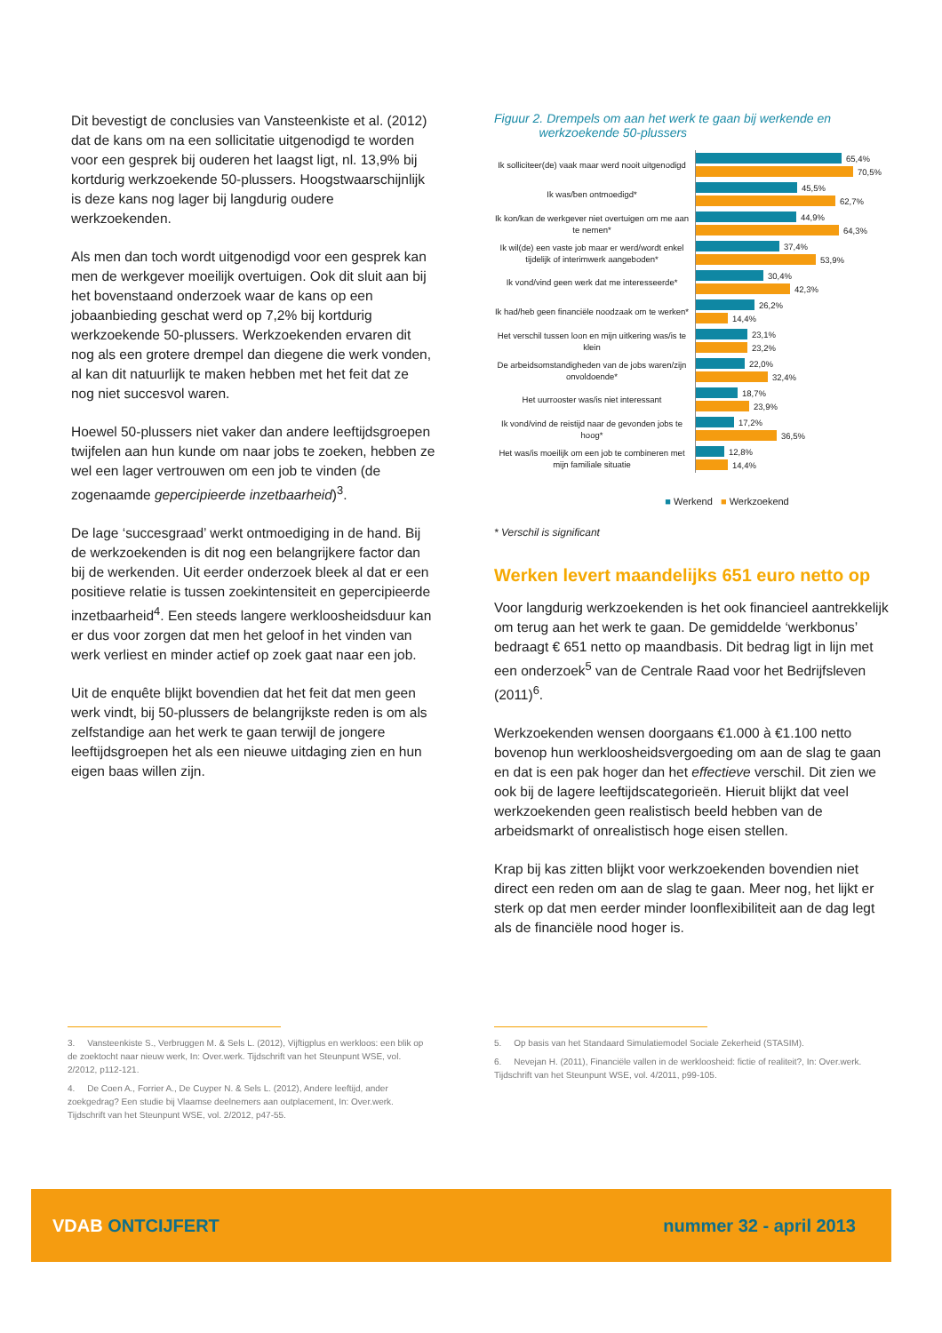Dit bevestigt de conclusies van Vansteenkiste et al. (2012) dat de kans om na een sollicitatie uitgenodigd te worden voor een gesprek bij ouderen het laagst ligt, nl. 13,9% bij kortdurig werkzoekende 50-plussers. Hoogstwaarschijnlijk is deze kans nog lager bij langdurig oudere werkzoekenden.
Als men dan toch wordt uitgenodigd voor een gesprek kan men de werkgever moeilijk overtuigen. Ook dit sluit aan bij het bovenstaand onderzoek waar de kans op een jobaanbieding geschat werd op 7,2% bij kortdurig werkzoekende 50-plussers. Werkzoekenden ervaren dit nog als een grotere drempel dan diegene die werk vonden, al kan dit natuurlijk te maken hebben met het feit dat ze nog niet succesvol waren.
Hoewel 50-plussers niet vaker dan andere leeftijdsgroepen twijfelen aan hun kunde om naar jobs te zoeken, hebben ze wel een lager vertrouwen om een job te vinden (de zogenaamde gepercipieerde inzetbaarheid)<sup>3</sup>.
De lage ‘succesgraad’ werkt ontmoediging in de hand. Bij de werkzoekenden is dit nog een belangrijkere factor dan bij de werkenden. Uit eerder onderzoek bleek al dat er een positieve relatie is tussen zoekintensiteit en gepercipieerde inzetbaarheid<sup>4</sup>. Een steeds langere werkloosheidsduur kan er dus voor zorgen dat men het geloof in het vinden van werk verliest en minder actief op zoek gaat naar een job.
Uit de enquête blijkt bovendien dat het feit dat men geen werk vindt, bij 50-plussers de belangrijkste reden is om als zelfstandige aan het werk te gaan terwijl de jongere leeftijdsgroepen het als een nieuwe uitdaging zien en hun eigen baas willen zijn.
Figuur 2. Drempels om aan het werk te gaan bij werkende en
werkzoekende 50-plussers
Ik solliciteer(de) vaak maar werd nooit uitgenodigd
65,4%
70,5%
Ik was/ben ontmoedigd*
45,5%
62,7%
Ik kon/kan de werkgever niet overtuigen om me aan te nemen*
44,9%
64,3%
Ik wil(de) een vaste job maar er werd/wordt enkel tijdelijk of interimwerk aangeboden*
37,4%
53,9%
Ik vond/vind geen werk dat me interesseerde*
30,4%
42,3%
Ik had/heb geen financiële noodzaak om te werken*
26,2%
14,4%
Het verschil tussen loon en mijn uitkering was/is te klein
23,1%
23,2%
De arbeidsomstandigheden van de jobs waren/zijn onvoldoende*
22,0%
32,4%
Het uurrooster was/is niet interessant
18,7%
23,9%
Ik vond/vind de reistijd naar de gevonden jobs te hoog*
17,2%
36,5%
Het was/is moeilijk om een job te combineren met mijn familiale situatie
12,8%
14,4%
■ Werkend ■ Werkzoekend
* Verschil is significant
Werken levert maandelijks 651 euro netto op
Voor langdurig werkzoekenden is het ook financieel aantrekkelijk om terug aan het werk te gaan. De gemiddelde ‘werkbonus’ bedraagt € 651 netto op maandbasis. Dit bedrag ligt in lijn met een onderzoek<sup>5</sup> van de Centrale Raad voor het Bedrijfsleven (2011)<sup>6</sup>.
Werkzoekenden wensen doorgaans €1.000 à €1.100 netto bovenop hun werkloosheidsvergoeding om aan de slag te gaan en dat is een pak hoger dan het effectieve verschil. Dit zien we ook bij de lagere leeftijdscategorieën. Hieruit blijkt dat veel werkzoekenden geen realistisch beeld hebben van de arbeidsmarkt of onrealistisch hoge eisen stellen.
Krap bij kas zitten blijkt voor werkzoekenden bovendien niet direct een reden om aan de slag te gaan. Meer nog, het lijkt er sterk op dat men eerder minder loonflexibiliteit aan de dag legt als de financiële nood hoger is.
3. Vansteenkiste S., Verbruggen M. & Sels L. (2012), Vijftigplus en werkloos: een blik op de zoektocht naar nieuw werk, In: Over.werk. Tijdschrift van het Steunpunt WSE, vol. 2/2012, p112-121.
4. De Coen A., Forrier A., De Cuyper N. & Sels L. (2012), Andere leeftijd, ander zoekgedrag? Een studie bij Vlaamse deelnemers aan outplacement, In: Over.werk. Tijdschrift van het Steunpunt WSE, vol. 2/2012, p47-55.
5. Op basis van het Standaard Simulatiemodel Sociale Zekerheid (STASIM).
6. Nevejan H. (2011), Financiële vallen in de werkloosheid: fictie of realiteit?, In: Over.werk. Tijdschrift van het Steunpunt WSE, vol. 4/2011, p99-105.
VDAB ONTCIJFERT nummer 32 - april 2013